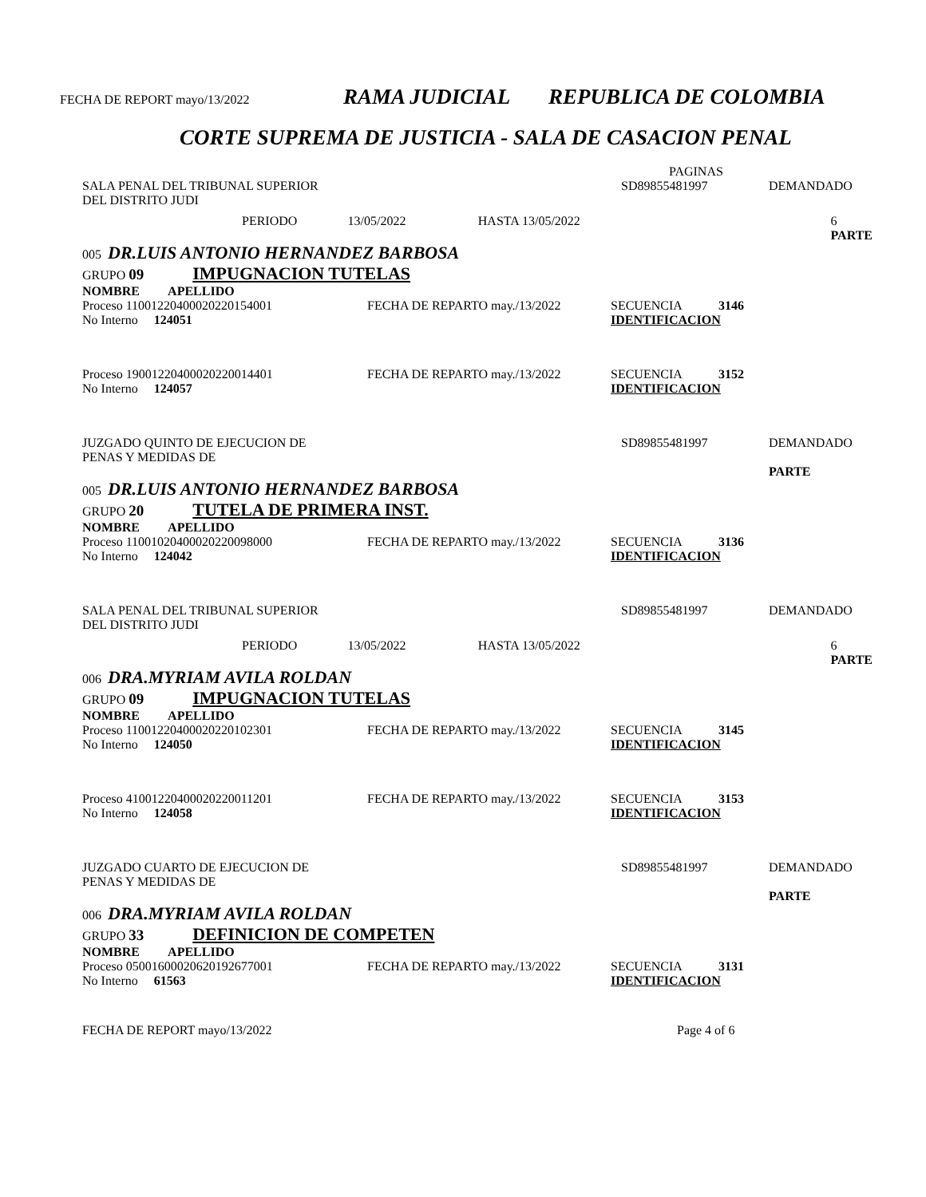FECHA DE REPORT mayo/13/2022 RAMA JUDICIAL REPUBLICA DE COLOMBIA
CORTE SUPREMA DE JUSTICIA - SALA DE CASACION PENAL
PAGINAS
SALA PENAL DEL TRIBUNAL SUPERIOR
DEL DISTRITO JUDI SD89855481997 DEMANDADO
PERIODO 13/05/2022 HASTA 13/05/2022 6
PARTE
005 DR.LUIS ANTONIO HERNANDEZ BARBOSA
GRUPO 09 IMPUGNACION TUTELAS
NOMBRE APELLIDO
Proceso 11001220400020220154001 FECHA DE REPARTO may./13/2022 SECUENCIA 3146
No Interno 124051 IDENTIFICACION
Proceso 19001220400020220014401 FECHA DE REPARTO may./13/2022 SECUENCIA 3152
No Interno 124057 IDENTIFICACION
JUZGADO QUINTO DE EJECUCION DE
PENAS Y MEDIDAS DE SD89855481997 DEMANDADO
PARTE
005 DR.LUIS ANTONIO HERNANDEZ BARBOSA
GRUPO 20 TUTELA DE PRIMERA INST.
NOMBRE APELLIDO
Proceso 11001020400020220098000 FECHA DE REPARTO may./13/2022 SECUENCIA 3136
No Interno 124042 IDENTIFICACION
SALA PENAL DEL TRIBUNAL SUPERIOR
DEL DISTRITO JUDI SD89855481997 DEMANDADO
PERIODO 13/05/2022 HASTA 13/05/2022 6
PARTE
006 DRA.MYRIAM AVILA ROLDAN
GRUPO 09 IMPUGNACION TUTELAS
NOMBRE APELLIDO
Proceso 11001220400020220102301 FECHA DE REPARTO may./13/2022 SECUENCIA 3145
No Interno 124050 IDENTIFICACION
Proceso 41001220400020220011201 FECHA DE REPARTO may./13/2022 SECUENCIA 3153
No Interno 124058 IDENTIFICACION
JUZGADO CUARTO DE EJECUCION DE
PENAS Y MEDIDAS DE SD89855481997 DEMANDADO
PARTE
006 DRA.MYRIAM AVILA ROLDAN
GRUPO 33 DEFINICION DE COMPETEN
NOMBRE APELLIDO
Proceso 05001600020620192677001 FECHA DE REPARTO may./13/2022 SECUENCIA 3131
No Interno 61563 IDENTIFICACION
FECHA DE REPORT mayo/13/2022 Page 4 of 6